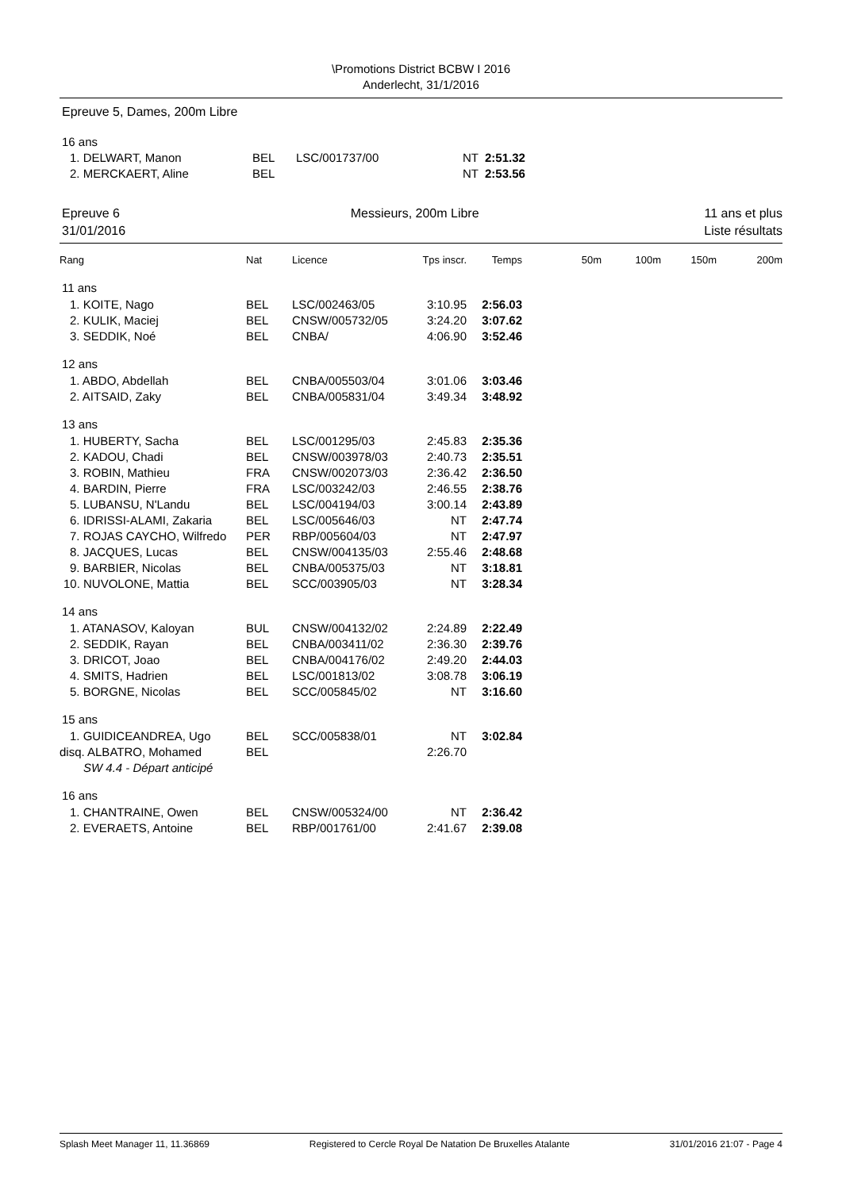\Promotions District BCBW I 2016
Anderlecht, 31/1/2016
Epreuve 5, Dames, 200m Libre
| 16 ans | | | | |
| 1. DELWART, Manon | BEL | LSC/001737/00 | NT | 2:51.32 |
| 2. MERCKAERT, Aline | BEL | | NT | 2:53.56 |
Epreuve 6
31/01/2016
Messieurs, 200m Libre 11 ans et plus
Liste résultats
| Rang | Nat | Licence | Tps inscr. | Temps | 50m | 100m | 150m | 200m |
| 11 ans | | | | | | | | |
| 1. KOITE, Nago | BEL | LSC/002463/05 | 3:10.95 | 2:56.03 | | | | |
| 2. KULIK, Maciej | BEL | CNSW/005732/05 | 3:24.20 | 3:07.62 | | | | |
| 3. SEDDIK, Noé | BEL | CNBA/ | 4:06.90 | 3:52.46 | | | | |
| 12 ans | | | | | | | | |
| 1. ABDO, Abdellah | BEL | CNBA/005503/04 | 3:01.06 | 3:03.46 | | | | |
| 2. AITSAID, Zaky | BEL | CNBA/005831/04 | 3:49.34 | 3:48.92 | | | | |
| 13 ans | | | | | | | | |
| 1. HUBERTY, Sacha | BEL | LSC/001295/03 | 2:45.83 | 2:35.36 | | | | |
| 2. KADOU, Chadi | BEL | CNSW/003978/03 | 2:40.73 | 2:35.51 | | | | |
| 3. ROBIN, Mathieu | FRA | CNSW/002073/03 | 2:36.42 | 2:36.50 | | | | |
| 4. BARDIN, Pierre | FRA | LSC/003242/03 | 2:46.55 | 2:38.76 | | | | |
| 5. LUBANSU, N'Landu | BEL | LSC/004194/03 | 3:00.14 | 2:43.89 | | | | |
| 6. IDRISSI-ALAMI, Zakaria | BEL | LSC/005646/03 | NT | 2:47.74 | | | | |
| 7. ROJAS CAYCHO, Wilfredo | PER | RBP/005604/03 | NT | 2:47.97 | | | | |
| 8. JACQUES, Lucas | BEL | CNSW/004135/03 | 2:55.46 | 2:48.68 | | | | |
| 9. BARBIER, Nicolas | BEL | CNBA/005375/03 | NT | 3:18.81 | | | | |
| 10. NUVOLONE, Mattia | BEL | SCC/003905/03 | NT | 3:28.34 | | | | |
| 14 ans | | | | | | | | |
| 1. ATANASOV, Kaloyan | BUL | CNSW/004132/02 | 2:24.89 | 2:22.49 | | | | |
| 2. SEDDIK, Rayan | BEL | CNBA/003411/02 | 2:36.30 | 2:39.76 | | | | |
| 3. DRICOT, Joao | BEL | CNBA/004176/02 | 2:49.20 | 2:44.03 | | | | |
| 4. SMITS, Hadrien | BEL | LSC/001813/02 | 3:08.78 | 3:06.19 | | | | |
| 5. BORGNE, Nicolas | BEL | SCC/005845/02 | NT | 3:16.60 | | | | |
| 15 ans | | | | | | | | |
| 1. GUIDICEANDREA, Ugo | BEL | SCC/005838/01 | NT | 3:02.84 | | | | |
| disq. ALBATRO, Mohamed | BEL | | 2:26.70 | | | | | |
| SW 4.4 - Départ anticipé | | | | | | | | |
| 16 ans | | | | | | | | |
| 1. CHANTRAINE, Owen | BEL | CNSW/005324/00 | NT | 2:36.42 | | | | |
| 2. EVERAETS, Antoine | BEL | RBP/001761/00 | 2:41.67 | 2:39.08 | | | | |
Splash Meet Manager 11, 11.36869 Registered to Cercle Royal De Natation De Bruxelles Atalante 31/01/2016 21:07 - Page 4